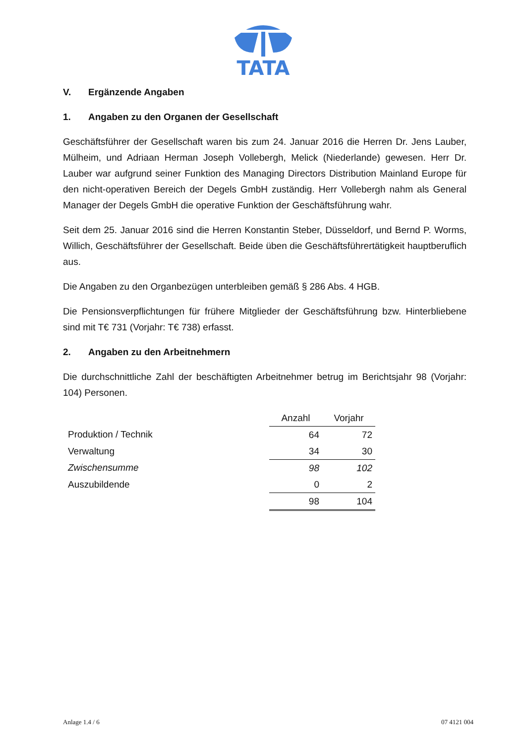TATA
V. Ergänzende Angaben
1. Angaben zu den Organen der Gesellschaft
Geschäftsführer der Gesellschaft waren bis zum 24. Januar 2016 die Herren Dr. Jens Lauber, Mülheim, und Adriaan Herman Joseph Vollebergh, Melick (Niederlande) gewesen. Herr Dr. Lauber war aufgrund seiner Funktion des Managing Directors Distribution Mainland Europe für den nicht-operativen Bereich der Degels GmbH zuständig. Herr Vollebergh nahm als General Manager der Degels GmbH die operative Funktion der Geschäftsführung wahr.
Seit dem 25. Januar 2016 sind die Herren Konstantin Steber, Düsseldorf, und Bernd P. Worms, Willich, Geschäftsführer der Gesellschaft. Beide üben die Geschäftsführertätigkeit hauptberuflich aus.
Die Angaben zu den Organbezügen unterbleiben gemäß § 286 Abs. 4 HGB.
Die Pensionsverpflichtungen für frühere Mitglieder der Geschäftsführung bzw. Hinterbliebene sind mit T€ 731 (Vorjahr: T€ 738) erfasst.
2. Angaben zu den Arbeitnehmern
Die durchschnittliche Zahl der beschäftigten Arbeitnehmer betrug im Berichtsjahr 98 (Vorjahr: 104) Personen.
| | Anzahl | Vorjahr |
| Produktion / Technik | 64 | 72 |
| Verwaltung | 34 | 30 |
| Zwischensumme | 98 | 102 |
| Auszubildende | 0 | 2 |
| | 98 | 104 |
Anlage 1.4 / 6 07 4121 004